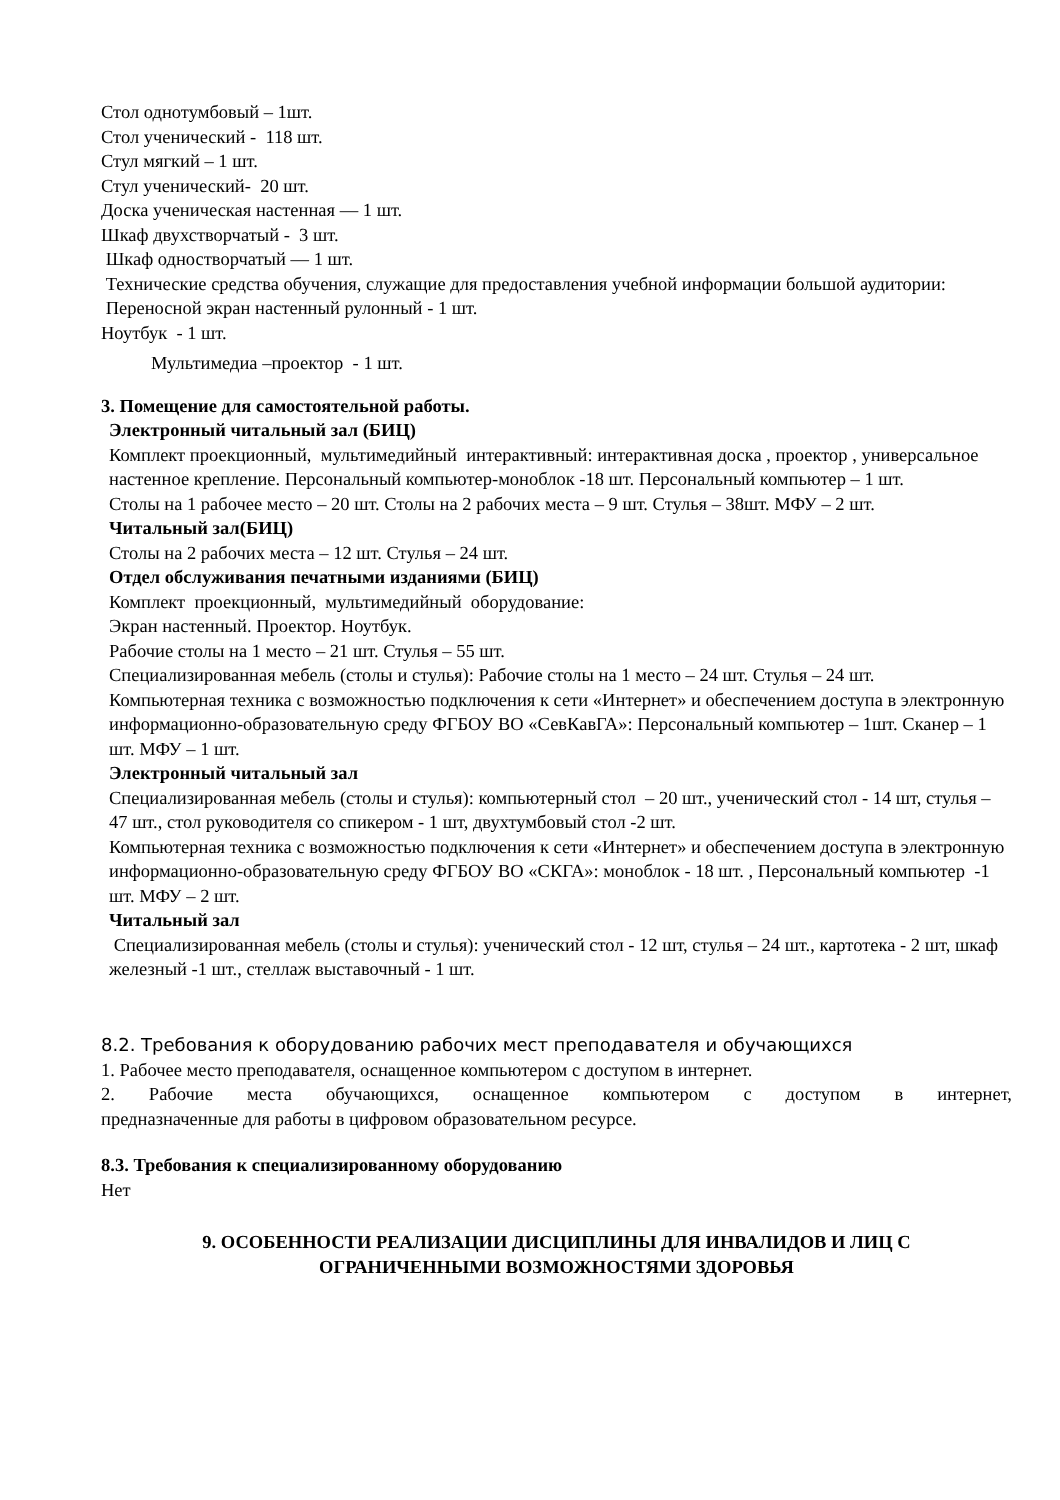Стол однотумбовый – 1шт.
Стол ученический - 118 шт.
Стул мягкий – 1 шт.
Стул ученический- 20 шт.
Доска ученическая настенная — 1 шт.
Шкаф двухстворчатый - 3 шт.
Шкаф одностворчатый — 1 шт.
Технические средства обучения, служащие для предоставления учебной информации большой аудитории:
Переносной экран настенный рулонный - 1 шт.
Ноутбук - 1 шт.
Мультимедиа –проектор - 1 шт.
3. Помещение для самостоятельной работы.
Электронный читальный зал (БИЦ)
Комплект проекционный, мультимедийный интерактивный: интерактивная доска , проектор , универсальное настенное крепление. Персональный компьютер-моноблок -18 шт. Персональный компьютер – 1 шт.
Столы на 1 рабочее место – 20 шт. Столы на 2 рабочих места – 9 шт. Стулья – 38шт. МФУ – 2 шт.
Читальный зал(БИЦ)
Столы на 2 рабочих места – 12 шт. Стулья – 24 шт.
Отдел обслуживания печатными изданиями (БИЦ)
Комплект проекционный, мультимедийный оборудование:
Экран настенный. Проектор. Ноутбук.
Рабочие столы на 1 место – 21 шт. Стулья – 55 шт.
Специализированная мебель (столы и стулья): Рабочие столы на 1 место – 24 шт. Стулья – 24 шт.
Компьютерная техника с возможностью подключения к сети «Интернет» и обеспечением доступа в электронную информационно-образовательную среду ФГБОУ ВО «СевКавГА»: Персональный компьютер – 1шт. Сканер – 1 шт. МФУ – 1 шт.
Электронный читальный зал
Специализированная мебель (столы и стулья): компьютерный стол – 20 шт., ученический стол - 14 шт, стулья – 47 шт., стол руководителя со спикером - 1 шт, двухтумбовый стол -2 шт.
Компьютерная техника с возможностью подключения к сети «Интернет» и обеспечением доступа в электронную информационно-образовательную среду ФГБОУ ВО «СКГА»: моноблок - 18 шт. , Персональный компьютер -1 шт. МФУ – 2 шт.
Читальный зал
Специализированная мебель (столы и стулья): ученический стол - 12 шт, стулья – 24 шт., картотека - 2 шт, шкаф железный -1 шт., стеллаж выставочный - 1 шт.
8.2. Требования к оборудованию рабочих мест преподавателя и обучающихся
1. Рабочее место преподавателя, оснащенное компьютером с доступом в интернет.
2. Рабочие места обучающихся, оснащенное компьютером с доступом в интернет,
предназначенные для работы в цифровом образовательном ресурсе.
8.3. Требования к специализированному оборудованию
Нет
9. ОСОБЕННОСТИ РЕАЛИЗАЦИИ ДИСЦИПЛИНЫ ДЛЯ ИНВАЛИДОВ И ЛИЦ С
ОГРАНИЧЕННЫМИ ВОЗМОЖНОСТЯМИ ЗДОРОВЬЯ